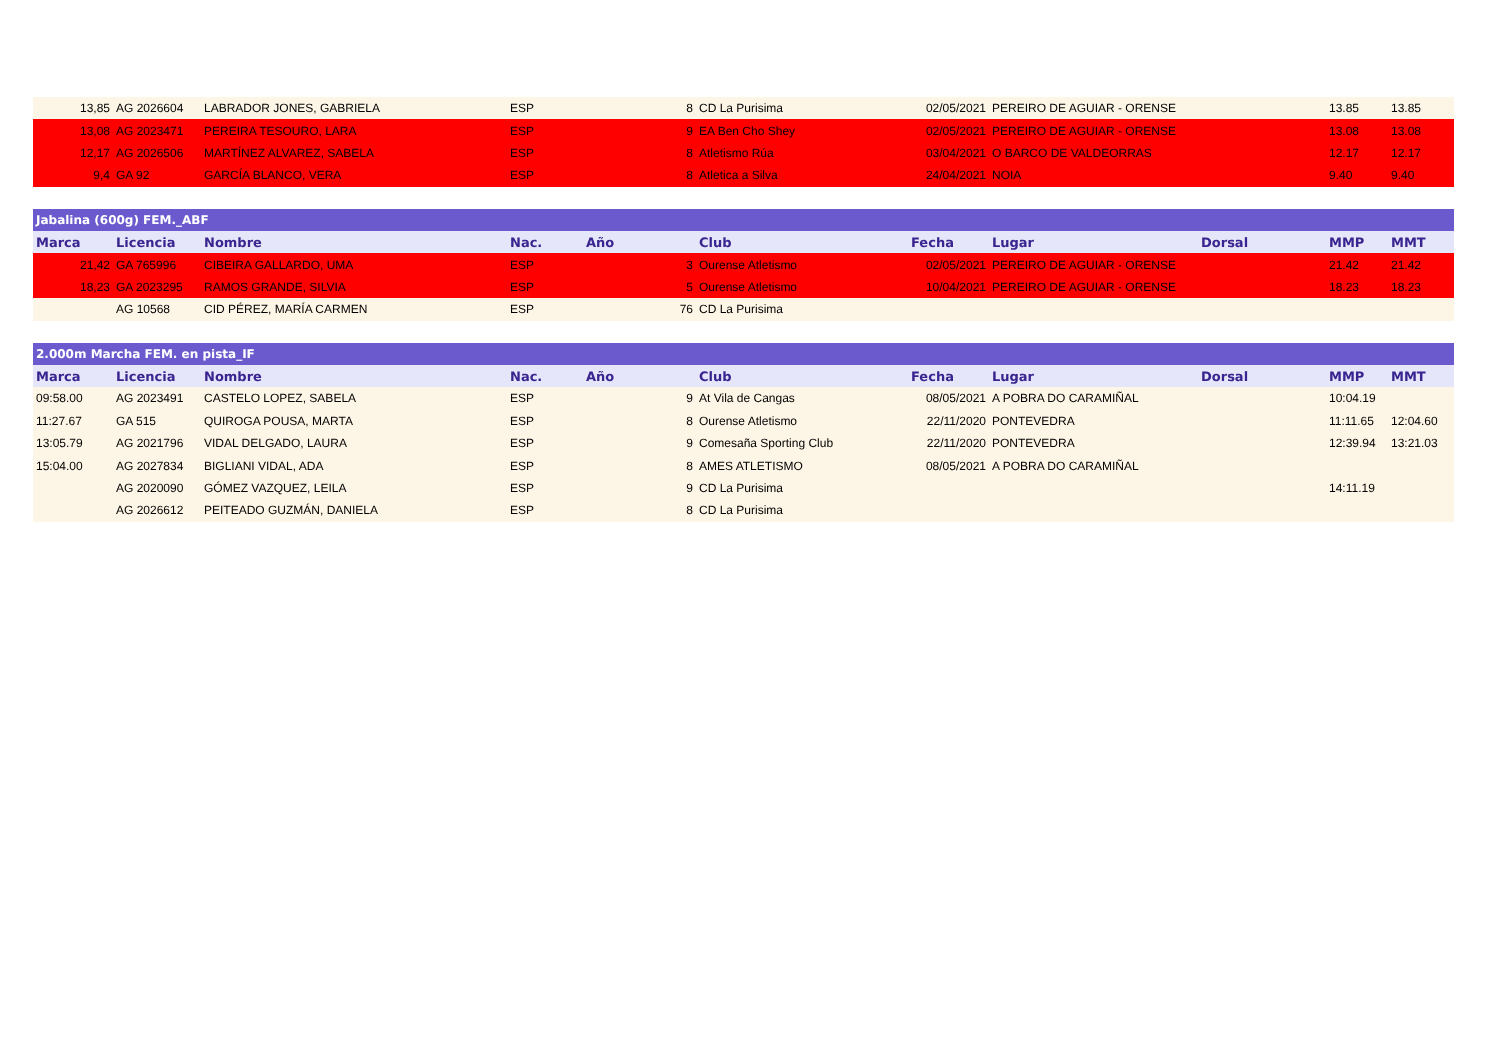| 13,85 | AG 2026604 | LABRADOR JONES, GABRIELA | ESP | 8 | CD La Purisima | 02/05/2021 | PEREIRO DE AGUIAR - ORENSE | | 13.85 | 13.85 |
| 13,08 | AG 2023471 | PEREIRA TESOURO, LARA | ESP | 9 | EA Ben Cho Shey | 02/05/2021 | PEREIRO DE AGUIAR - ORENSE | | 13.08 | 13.08 |
| 12,17 | AG 2026506 | MARTÍNEZ ALVAREZ, SABELA | ESP | 8 | Atletismo Rúa | 03/04/2021 | O BARCO DE VALDEORRAS | | 12.17 | 12.17 |
| 9,4 | GA 92 | GARCÍA BLANCO, VERA | ESP | 8 | Atletica a Silva | 24/04/2021 | NOIA | | 9.40 | 9.40 |
| Jabalina (600g) FEM._ABF | | | | | | | | | | |
| Marca | Licencia | Nombre | Nac. | Año | Club | Fecha | Lugar | Dorsal | MMP | MMT |
| 21,42 | GA 765996 | CIBEIRA GALLARDO, UMA | ESP | 3 | Ourense Atletismo | 02/05/2021 | PEREIRO DE AGUIAR - ORENSE | | 21.42 | 21.42 |
| 18,23 | GA 2023295 | RAMOS GRANDE, SILVIA | ESP | 5 | Ourense Atletismo | 10/04/2021 | PEREIRO DE AGUIAR - ORENSE | | 18.23 | 18.23 |
| | AG 10568 | CID PÉREZ, MARÍA CARMEN | ESP | 76 | CD La Purisima | | | | | |
| 2.000m Marcha FEM. en pista_IF | | | | | | | | | | |
| Marca | Licencia | Nombre | Nac. | Año | Club | Fecha | Lugar | Dorsal | MMP | MMT |
| 09:58.00 | AG 2023491 | CASTELO LOPEZ, SABELA | ESP | 9 | At Vila de Cangas | 08/05/2021 | A POBRA DO CARAMIÑAL | | 10:04.19 | |
| 11:27.67 | GA 515 | QUIROGA POUSA, MARTA | ESP | 8 | Ourense Atletismo | 22/11/2020 | PONTEVEDRA | | 11:11.65 | 12:04.60 |
| 13:05.79 | AG 2021796 | VIDAL DELGADO, LAURA | ESP | 9 | Comesaña Sporting Club | 22/11/2020 | PONTEVEDRA | | 12:39.94 | 13:21.03 |
| 15:04.00 | AG 2027834 | BIGLIANI VIDAL, ADA | ESP | 8 | AMES ATLETISMO | 08/05/2021 | A POBRA DO CARAMIÑAL | | | |
| | AG 2020090 | GÓMEZ VAZQUEZ, LEILA | ESP | 9 | CD La Purisima | | | | 14:11.19 | |
| | AG 2026612 | PEITEADO GUZMÁN, DANIELA | ESP | 8 | CD La Purisima | | | | | |